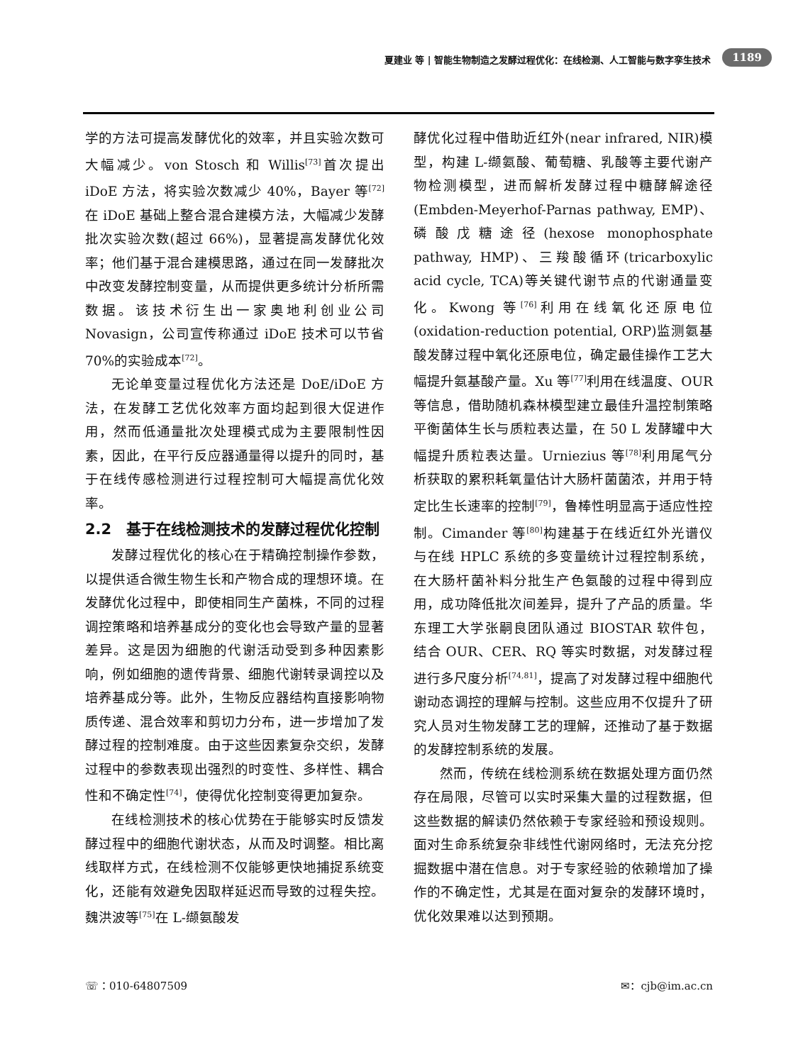夏建业 等 | 智能生物制造之发酵过程优化：在线检测、人工智能与数字孪生技术 1189
学的方法可提高发酵优化的效率，并且实验次数可大幅减少。von Stosch 和 Willis<sup>[73]</sup>首次提出 iDoE 方法，将实验次数减少 40%，Bayer 等<sup>[72]</sup>在 iDoE 基础上整合混合建模方法，大幅减少发酵批次实验次数(超过 66%)，显著提高发酵优化效率；他们基于混合建模思路，通过在同一发酵批次中改变发酵控制变量，从而提供更多统计分析所需数据。该技术衍生出一家奥地利创业公司 Novasign，公司宣传称通过 iDoE 技术可以节省 70%的实验成本<sup>[72]</sup>。
无论单变量过程优化方法还是 DoE/iDoE 方法，在发酵工艺优化效率方面均起到很大促进作用，然而低通量批次处理模式成为主要限制性因素，因此，在平行反应器通量得以提升的同时，基于在线传感检测进行过程控制可大幅提高优化效率。
2.2　基于在线检测技术的发酵过程优化控制
发酵过程优化的核心在于精确控制操作参数，以提供适合微生物生长和产物合成的理想环境。在发酵优化过程中，即使相同生产菌株，不同的过程调控策略和培养基成分的变化也会导致产量的显著差异。这是因为细胞的代谢活动受到多种因素影响，例如细胞的遗传背景、细胞代谢转录调控以及培养基成分等。此外，生物反应器结构直接影响物质传递、混合效率和剪切力分布，进一步增加了发酵过程的控制难度。由于这些因素复杂交织，发酵过程中的参数表现出强烈的时变性、多样性、耦合性和不确定性<sup>[74]</sup>，使得优化控制变得更加复杂。
在线检测技术的核心优势在于能够实时反馈发酵过程中的细胞代谢状态，从而及时调整。相比离线取样方式，在线检测不仅能够更快地捕捉系统变化，还能有效避免因取样延迟而导致的过程失控。魏洪波等<sup>[75]</sup>在 L-缬氨酸发
酵优化过程中借助近红外(near infrared, NIR)模型，构建 L-缬氨酸、葡萄糖、乳酸等主要代谢产物检测模型，进而解析发酵过程中糖酵解途径(Embden-Meyerhof-Parnas pathway, EMP)、磷酸戊糖途径(hexose monophosphate pathway, HMP)、三羧酸循环(tricarboxylic acid cycle, TCA)等关键代谢节点的代谢通量变化。Kwong 等<sup>[76]</sup>利用在线氧化还原电位(oxidation-reduction potential, ORP)监测氨基酸发酵过程中氧化还原电位，确定最佳操作工艺大幅提升氨基酸产量。Xu 等<sup>[77]</sup>利用在线温度、OUR 等信息，借助随机森林模型建立最佳升温控制策略平衡菌体生长与质粒表达量，在 50 L 发酵罐中大幅提升质粒表达量。Urniezius 等<sup>[78]</sup>利用尾气分析获取的累积耗氧量估计大肠杆菌菌浓，并用于特定比生长速率的控制<sup>[79]</sup>，鲁棒性明显高于适应性控制。Cimander 等<sup>[80]</sup>构建基于在线近红外光谱仪与在线 HPLC 系统的多变量统计过程控制系统，在大肠杆菌补料分批生产色氨酸的过程中得到应用，成功降低批次间差异，提升了产品的质量。华东理工大学张嗣良团队通过 BIOSTAR 软件包，结合 OUR、CER、RQ 等实时数据，对发酵过程进行多尺度分析<sup>[74,81]</sup>，提高了对发酵过程中细胞代谢动态调控的理解与控制。这些应用不仅提升了研究人员对生物发酵工艺的理解，还推动了基于数据的发酵控制系统的发展。
然而，传统在线检测系统在数据处理方面仍然存在局限，尽管可以实时采集大量的过程数据，但这些数据的解读仍然依赖于专家经验和预设规则。面对生命系统复杂非线性代谢网络时，无法充分挖掘数据中潜在信息。对于专家经验的依赖增加了操作的不确定性，尤其是在面对复杂的发酵环境时，优化效果难以达到预期。
☏：010-64807509 ✉：cjb@im.ac.cn